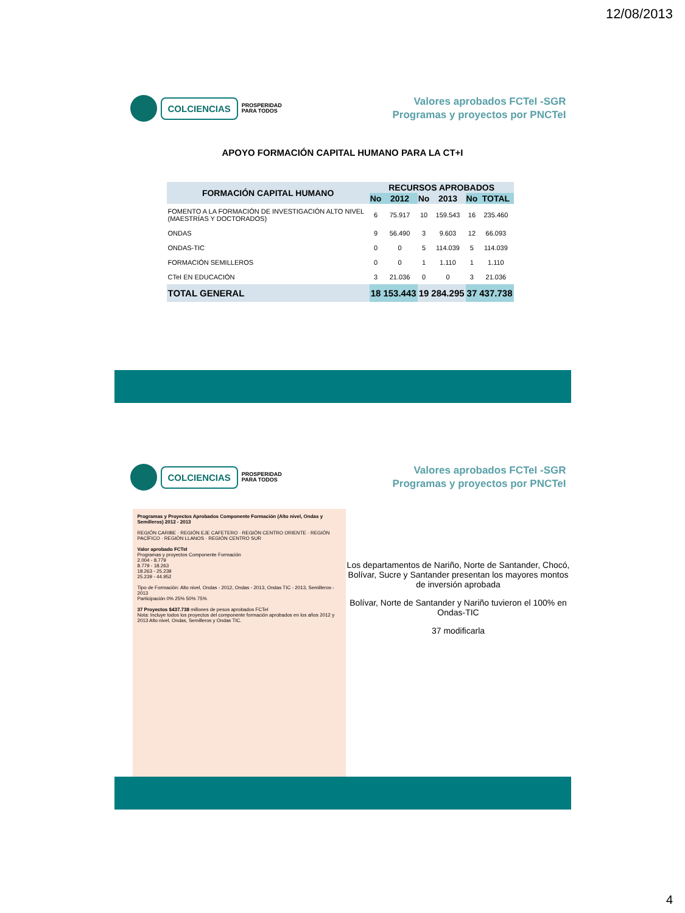12/08/2013
COLCIENCIAS
PROSPERIDAD
PARA TODOS
Valores aprobados FCTeI -SGR
Programas y proyectos por PNCTeI
APOYO FORMACIÓN CAPITAL HUMANO PARA LA CT+I
| FORMACIÓN CAPITAL HUMANO | RECURSOS APROBADOS | | | | | |
| --- | --- | --- | --- | --- | --- | --- |
| | No | 2012 | No | 2013 | No | TOTAL |
| FOMENTO A LA FORMACIÓN DE INVESTIGACIÓN ALTO NIVEL (MAESTRÍAS Y DOCTORADOS) | 6 | 75.917 | 10 | 159.543 | 16 | 235.460 |
| ONDAS | 9 | 56.490 | 3 | 9.603 | 12 | 66.093 |
| ONDAS-TIC | 0 | 0 | 5 | 114.039 | 5 | 114.039 |
| FORMACIÓN SEMILLEROS | 0 | 0 | 1 | 1.110 | 1 | 1.110 |
| CTeI EN EDUCACIÓN | 3 | 21.036 | 0 | 0 | 3 | 21.036 |
| TOTAL GENERAL | 18 | 153.443 | 19 | 284.295 | 37 | 437.738 |
COLCIENCIAS
PROSPERIDAD
PARA TODOS
Valores aprobados FCTeI -SGR
Programas y proyectos por PNCTeI
Programas y Proyectos Aprobados Componente Formación (Alto nivel, Ondas y Semilleros) 2012 - 2013
REGIÓN CARIBE · REGIÓN EJE CAFETERO · REGIÓN CENTRO ORIENTE · REGIÓN PACÍFICO · REGIÓN LLANOS · REGIÓN CENTRO SUR
Valor aprobado FCTeI
Programas y proyectos Componente Formación
2.004 - 8.779
8.779 - 18.263
18.263 - 25.239
25.239 - 44.952
Tipo de Formación: Alto nivel, Ondas - 2012, Ondas - 2013, Ondas TIC - 2013, Semilleros - 2013
Participación 0% 25% 50% 75%
37 Proyectos $437.738 millones de pesos aprobados FCTeI
Nota: Incluye todos los proyectos del componente formación aprobados en los años 2012 y 2013 Alto nivel, Ondas, Semilleros y Ondas TIC.
Los departamentos de Nariño, Norte de Santander, Chocó, Bolívar, Sucre y Santander presentan los mayores montos de inversión aprobada
Bolívar, Norte de Santander y Nariño tuvieron el 100% en Ondas-TIC
37 modificarla
4